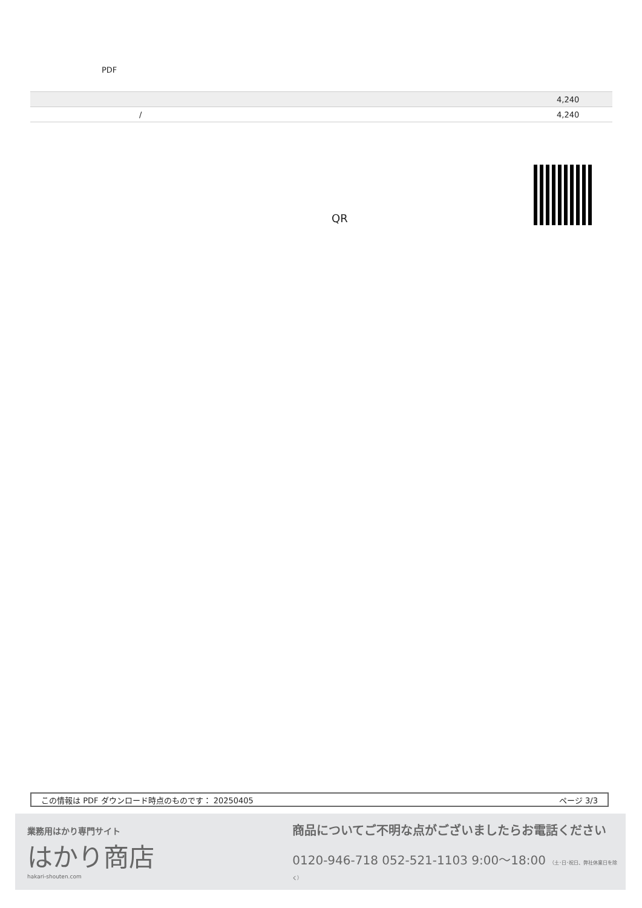PDF
| | 4,240 |
| / | 4,240 |
QR
この情報は PDF ダウンロード時点のものです： 20250405 ページ 3/3
業務用はかり専門サイト
はかり商店
hakari-shouten.com
商品についてご不明な点がございましたらお電話ください
0120-946-718 052-521-1103 9:00〜18:00 （土･日･祝日、弊社休業日を除く）